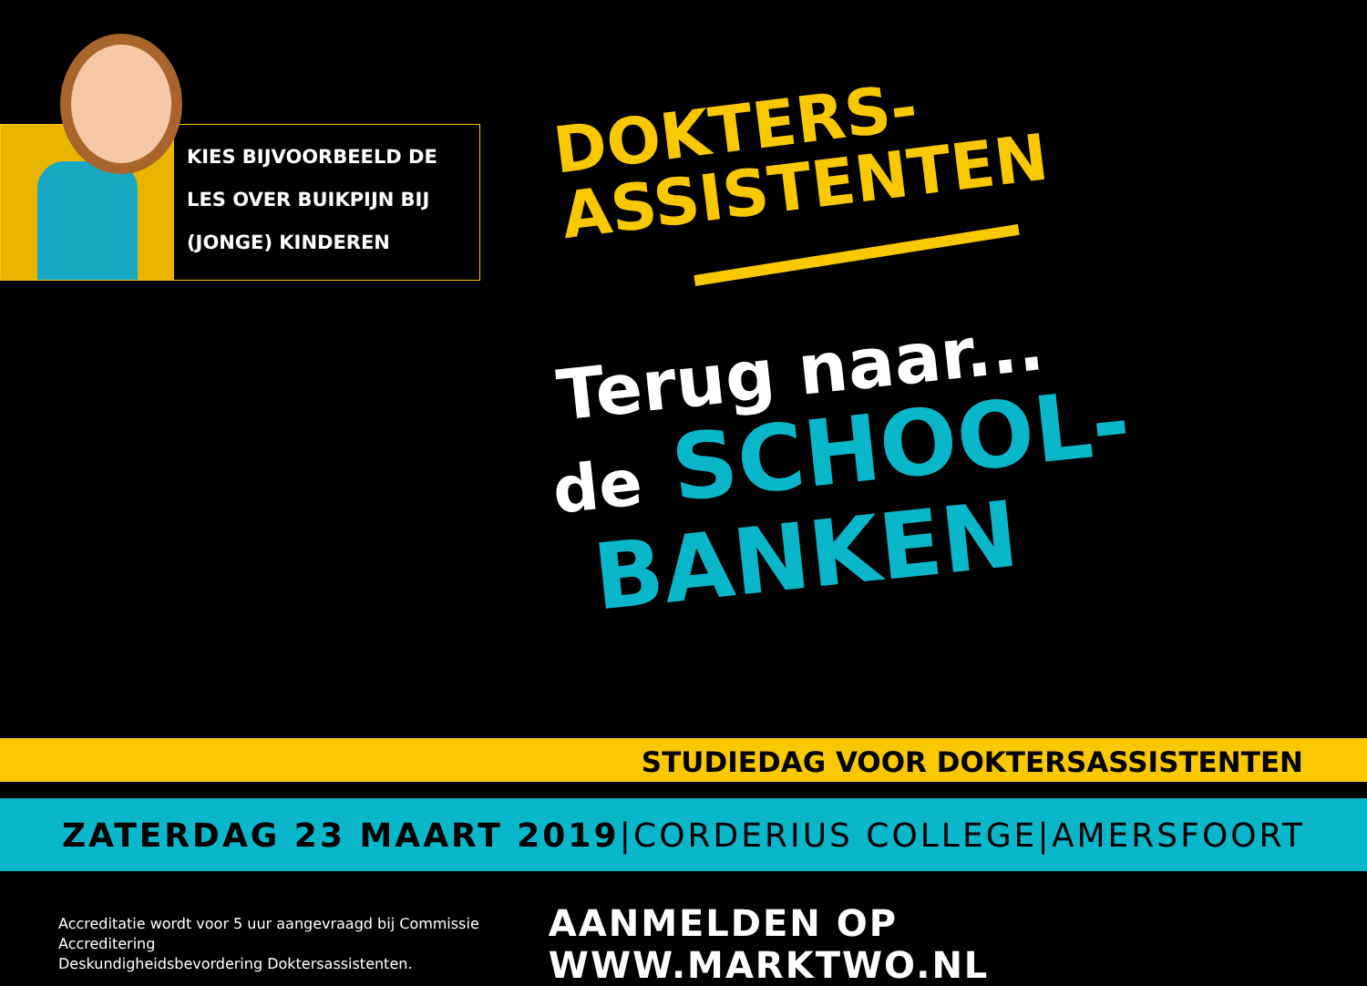KIES BIJVOORBEELD DE
LES OVER BUIKPIJN BIJ
(JONGE) KINDEREN
DOKTERS-
ASSISTENTEN
Terug naar...
de SCHOOL-
BANKEN
STUDIEDAG VOOR DOKTERSASSISTENTEN
ZATERDAG 23 MAART 2019 | CORDERIUS COLLEGE | AMERSFOORT
Accreditatie wordt voor 5 uur aangevraagd bij Commissie Accreditering
Deskundigheidsbevordering Doktersassistenten. AANMELDEN OP WWW.MARKTWO.NL